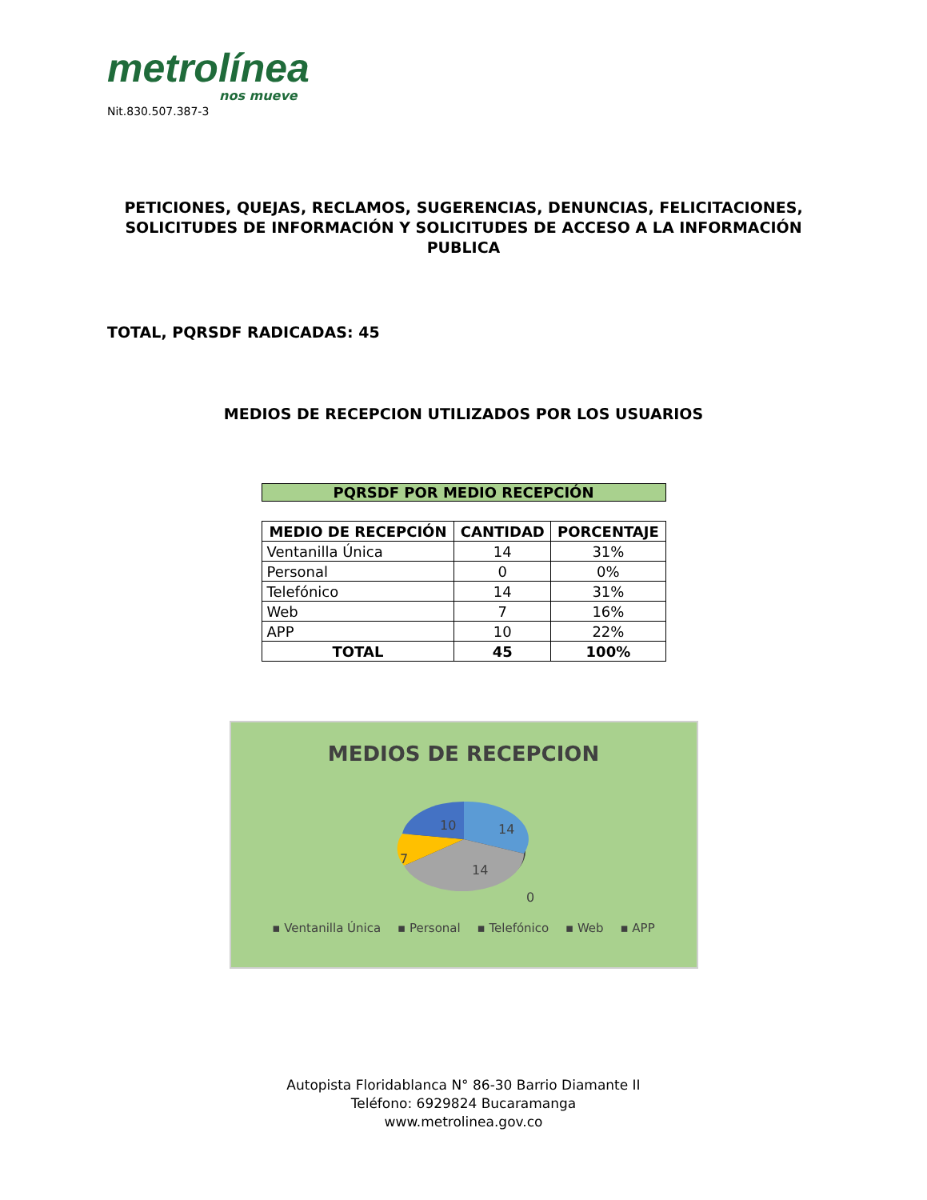metrolínea
nos mueve
Nit.830.507.387-3
PETICIONES, QUEJAS, RECLAMOS, SUGERENCIAS, DENUNCIAS, FELICITACIONES, SOLICITUDES DE INFORMACIÓN Y SOLICITUDES DE ACCESO A LA INFORMACIÓN PUBLICA
TOTAL, PQRSDF RADICADAS: 45
MEDIOS DE RECEPCION UTILIZADOS POR LOS USUARIOS
PQRSDF POR MEDIO RECEPCIÓN
| MEDIO DE RECEPCIÓN | CANTIDAD | PORCENTAJE |
| --- | --- | --- |
| Ventanilla Única | 14 | 31% |
| Personal | 0 | 0% |
| Telefónico | 14 | 31% |
| Web | 7 | 16% |
| APP | 10 | 22% |
| TOTAL | 45 | 100% |
MEDIOS DE RECEPCION
14
14
7
10
0
▪ Ventanilla Única ▪ Personal ▪ Telefónico ▪ Web ▪ APP
Autopista Floridablanca N° 86-30 Barrio Diamante II
Teléfono: 6929824 Bucaramanga
www.metrolinea.gov.co